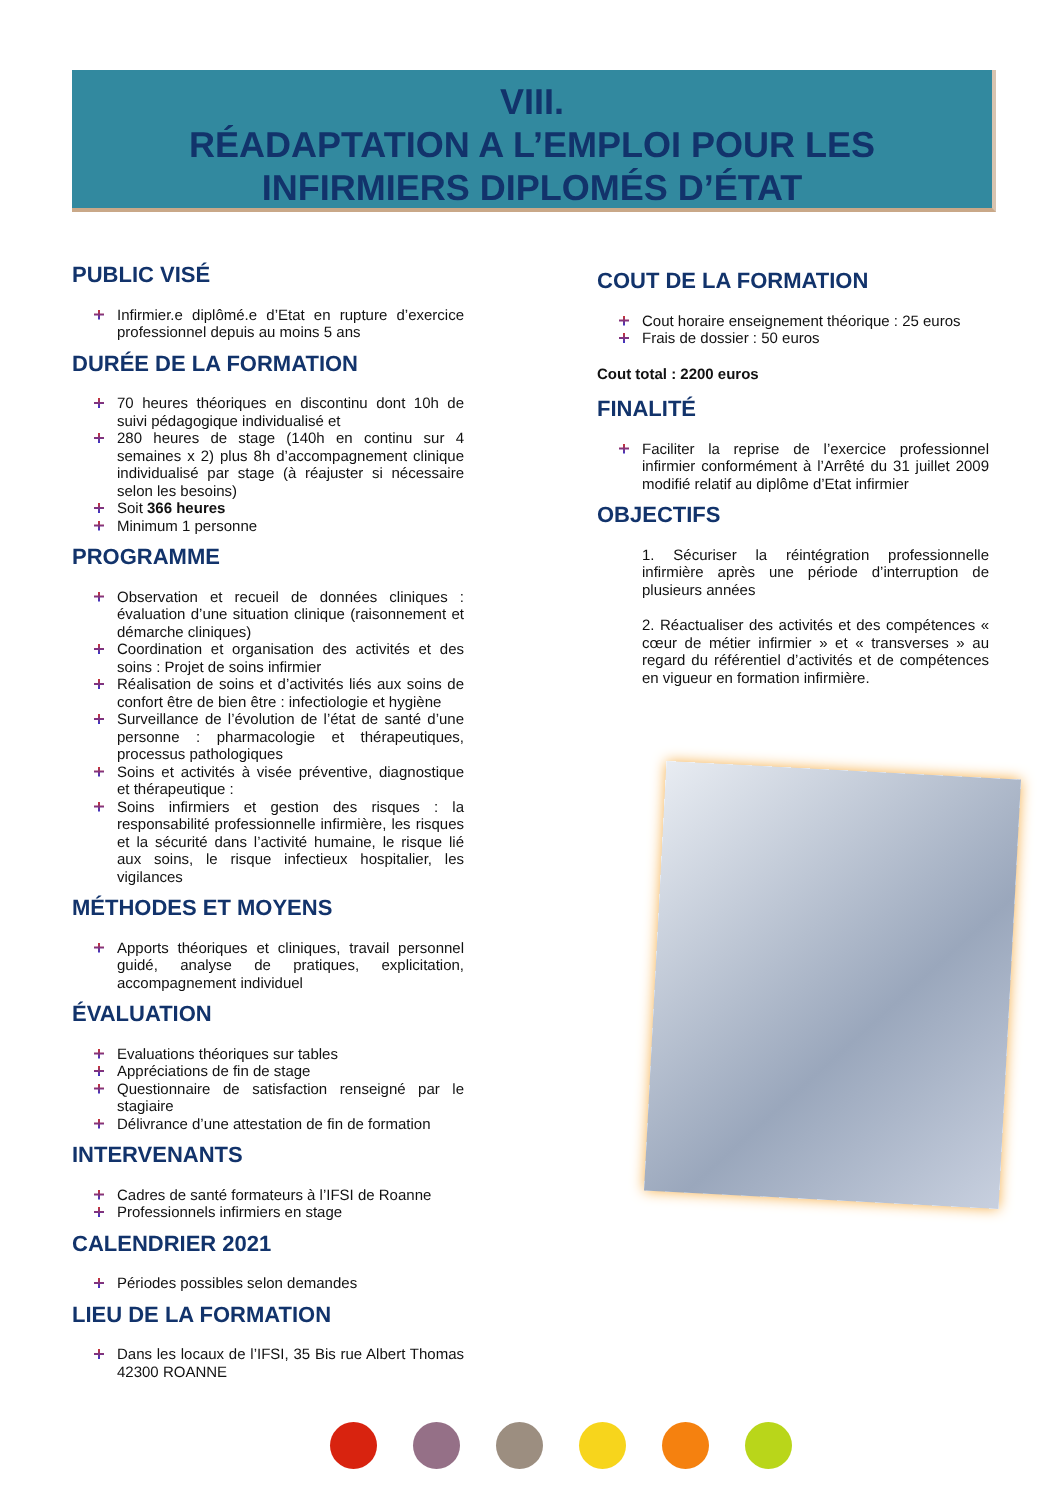VIII.
RÉADAPTATION A L’EMPLOI POUR LES
INFIRMIERS DIPLOMÉS D’ÉTAT
PUBLIC VISÉ
Infirmier.e diplômé.e d’Etat en rupture d’exercice professionnel depuis au moins 5 ans
DURÉE DE LA FORMATION
70 heures théoriques en discontinu dont 10h de suivi pédagogique individualisé et
280 heures de stage (140h en continu sur 4 semaines x 2) plus 8h d’accompagnement clinique individualisé par stage (à réajuster si nécessaire selon les besoins)
Soit 366 heures
Minimum 1 personne
PROGRAMME
Observation et recueil de données cliniques : évaluation d’une situation clinique (raisonnement et démarche cliniques)
Coordination et organisation des activités et des soins : Projet de soins infirmier
Réalisation de soins et d’activités liés aux soins de confort être de bien être : infectiologie et hygiène
Surveillance de l’évolution de l’état de santé d’une personne : pharmacologie et thérapeutiques, processus pathologiques
Soins et activités à visée préventive, diagnostique et thérapeutique :
Soins infirmiers et gestion des risques : la responsabilité professionnelle infirmière, les risques et la sécurité dans l’activité humaine, le risque lié aux soins, le risque infectieux hospitalier, les vigilances
MÉTHODES ET MOYENS
Apports théoriques et cliniques, travail personnel guidé, analyse de pratiques, explicitation, accompagnement individuel
ÉVALUATION
Evaluations théoriques sur tables
Appréciations de fin de stage
Questionnaire de satisfaction renseigné par le stagiaire
Délivrance d’une attestation de fin de formation
INTERVENANTS
Cadres de santé formateurs à l’IFSI de Roanne
Professionnels infirmiers en stage
CALENDRIER 2021
Périodes possibles selon demandes
LIEU DE LA FORMATION
Dans les locaux de l’IFSI, 35 Bis rue Albert Thomas 42300 ROANNE
COUT DE LA FORMATION
Cout horaire enseignement théorique : 25 euros
Frais de dossier : 50 euros
Cout total : 2200 euros
FINALITÉ
Faciliter la reprise de l’exercice professionnel infirmier conformément à l’Arrêté du 31 juillet 2009 modifié relatif au diplôme d’Etat infirmier
OBJECTIFS
1. Sécuriser la réintégration professionnelle infirmière après une période d’interruption de plusieurs années
2. Réactualiser des activités et des compétences « cœur de métier infirmier » et « transverses » au regard du référentiel d’activités et de compétences en vigueur en formation infirmière.